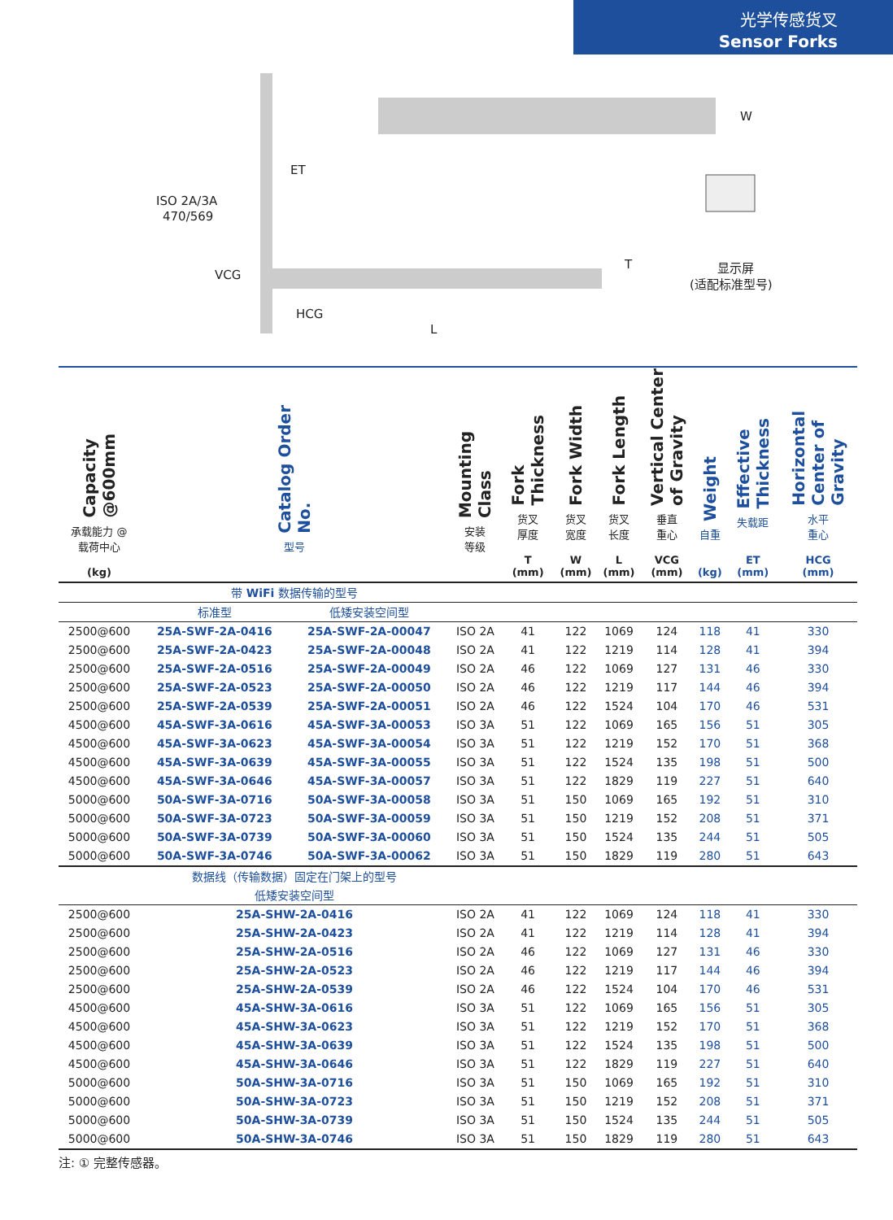光学传感货叉
Sensor Forks
ET
ISO 2A/3A
470/569
VCG
HCG
L
W
T
显示屏
(适配标准型号)
| Capacity @600mm 承载能力 @ 载荷中心 (kg) | Catalog Order No. 型号 | | Mounting Class 安装 等级 | Fork Thickness 货叉 厚度 T (mm) | Fork Width 货叉 宽度 W (mm) | Fork Length 货叉 长度 L (mm) | Vertical Center of Gravity 垂直 重心 VCG (mm) | Weight 自重 (kg) | Effective Thickness 失载距 ET (mm) | Horizontal Center of Gravity 水平 重心 HCG (mm) |
| --- | --- | --- | --- | --- | --- | --- | --- | --- | --- | --- |
| | 带 WiFi 数据传输的型号 | | | | | | | | | |
| | 标准型 | 低矮安装空间型 | | | | | | | | |
| 2500@600 | 25A-SWF-2A-0416 | 25A-SWF-2A-00047 | ISO 2A | 41 | 122 | 1069 | 124 | 118 | 41 | 330 |
| 2500@600 | 25A-SWF-2A-0423 | 25A-SWF-2A-00048 | ISO 2A | 41 | 122 | 1219 | 114 | 128 | 41 | 394 |
| 2500@600 | 25A-SWF-2A-0516 | 25A-SWF-2A-00049 | ISO 2A | 46 | 122 | 1069 | 127 | 131 | 46 | 330 |
| 2500@600 | 25A-SWF-2A-0523 | 25A-SWF-2A-00050 | ISO 2A | 46 | 122 | 1219 | 117 | 144 | 46 | 394 |
| 2500@600 | 25A-SWF-2A-0539 | 25A-SWF-2A-00051 | ISO 2A | 46 | 122 | 1524 | 104 | 170 | 46 | 531 |
| 4500@600 | 45A-SWF-3A-0616 | 45A-SWF-3A-00053 | ISO 3A | 51 | 122 | 1069 | 165 | 156 | 51 | 305 |
| 4500@600 | 45A-SWF-3A-0623 | 45A-SWF-3A-00054 | ISO 3A | 51 | 122 | 1219 | 152 | 170 | 51 | 368 |
| 4500@600 | 45A-SWF-3A-0639 | 45A-SWF-3A-00055 | ISO 3A | 51 | 122 | 1524 | 135 | 198 | 51 | 500 |
| 4500@600 | 45A-SWF-3A-0646 | 45A-SWF-3A-00057 | ISO 3A | 51 | 122 | 1829 | 119 | 227 | 51 | 640 |
| 5000@600 | 50A-SWF-3A-0716 | 50A-SWF-3A-00058 | ISO 3A | 51 | 150 | 1069 | 165 | 192 | 51 | 310 |
| 5000@600 | 50A-SWF-3A-0723 | 50A-SWF-3A-00059 | ISO 3A | 51 | 150 | 1219 | 152 | 208 | 51 | 371 |
| 5000@600 | 50A-SWF-3A-0739 | 50A-SWF-3A-00060 | ISO 3A | 51 | 150 | 1524 | 135 | 244 | 51 | 505 |
| 5000@600 | 50A-SWF-3A-0746 | 50A-SWF-3A-00062 | ISO 3A | 51 | 150 | 1829 | 119 | 280 | 51 | 643 |
| | 数据线（传输数据）固定在门架上的型号 | | | | | | | | | |
| | 低矮安装空间型 | | | | | | | | | |
| 2500@600 | 25A-SHW-2A-0416 | | ISO 2A | 41 | 122 | 1069 | 124 | 118 | 41 | 330 |
| 2500@600 | 25A-SHW-2A-0423 | | ISO 2A | 41 | 122 | 1219 | 114 | 128 | 41 | 394 |
| 2500@600 | 25A-SHW-2A-0516 | | ISO 2A | 46 | 122 | 1069 | 127 | 131 | 46 | 330 |
| 2500@600 | 25A-SHW-2A-0523 | | ISO 2A | 46 | 122 | 1219 | 117 | 144 | 46 | 394 |
| 2500@600 | 25A-SHW-2A-0539 | | ISO 2A | 46 | 122 | 1524 | 104 | 170 | 46 | 531 |
| 4500@600 | 45A-SHW-3A-0616 | | ISO 3A | 51 | 122 | 1069 | 165 | 156 | 51 | 305 |
| 4500@600 | 45A-SHW-3A-0623 | | ISO 3A | 51 | 122 | 1219 | 152 | 170 | 51 | 368 |
| 4500@600 | 45A-SHW-3A-0639 | | ISO 3A | 51 | 122 | 1524 | 135 | 198 | 51 | 500 |
| 4500@600 | 45A-SHW-3A-0646 | | ISO 3A | 51 | 122 | 1829 | 119 | 227 | 51 | 640 |
| 5000@600 | 50A-SHW-3A-0716 | | ISO 3A | 51 | 150 | 1069 | 165 | 192 | 51 | 310 |
| 5000@600 | 50A-SHW-3A-0723 | | ISO 3A | 51 | 150 | 1219 | 152 | 208 | 51 | 371 |
| 5000@600 | 50A-SHW-3A-0739 | | ISO 3A | 51 | 150 | 1524 | 135 | 244 | 51 | 505 |
| 5000@600 | 50A-SHW-3A-0746 | | ISO 3A | 51 | 150 | 1829 | 119 | 280 | 51 | 643 |
注: ① 完整传感器。